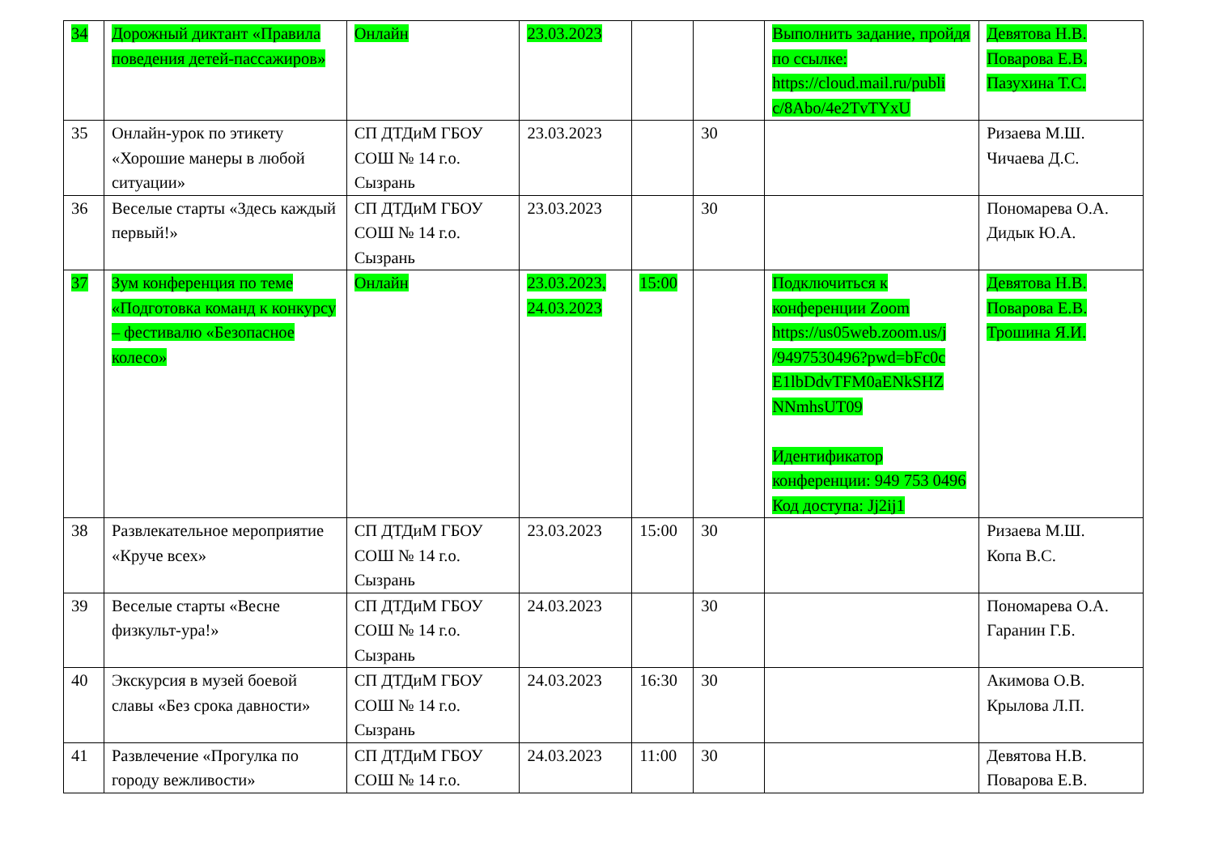| 34 | Дорожный диктант «Правила поведения детей-пассажиров» | Онлайн | 23.03.2023 | | | Выполнить задание, пройдя по ссылке: https://cloud.mail.ru/publi c/8Abo/4e2TvTYxU | Девятова Н.В. Поварова Е.В. Пазухина Т.С. |
| 35 | Онлайн-урок по этикету «Хорошие манеры в любой ситуации» | СП ДТДиМ ГБОУ СОШ № 14 г.о. Сызрань | 23.03.2023 | | 30 | | Ризаева М.Ш. Чичаева Д.С. |
| 36 | Веселые старты «Здесь каждый первый!» | СП ДТДиМ ГБОУ СОШ № 14 г.о. Сызрань | 23.03.2023 | | 30 | | Пономарева О.А. Дидык Ю.А. |
| 37 | Зум конференция по теме «Подготовка команд к конкурсу – фестивалю «Безопасное колесо» | Онлайн | 23.03.2023, 24.03.2023 | 15:00 | | Подключиться к конференции Zoom https://us05web.zoom.us/j /9497530496?pwd=bFc0c E1lbDdvTFM0aENkSHZ NNmhsUT09 Идентификатор конференции: 949 753 0496 Код доступа: Jj2ij1 | Девятова Н.В. Поварова Е.В. Трошина Я.И. |
| 38 | Развлекательное мероприятие «Круче всех» | СП ДТДиМ ГБОУ СОШ № 14 г.о. Сызрань | 23.03.2023 | 15:00 | 30 | | Ризаева М.Ш. Копа В.С. |
| 39 | Веселые старты «Весне физкульт-ура!» | СП ДТДиМ ГБОУ СОШ № 14 г.о. Сызрань | 24.03.2023 | | 30 | | Пономарева О.А. Гаранин Г.Б. |
| 40 | Экскурсия в музей боевой славы «Без срока давности» | СП ДТДиМ ГБОУ СОШ № 14 г.о. Сызрань | 24.03.2023 | 16:30 | 30 | | Акимова О.В. Крылова Л.П. |
| 41 | Развлечение «Прогулка по городу вежливости» | СП ДТДиМ ГБОУ СОШ № 14 г.о. | 24.03.2023 | 11:00 | 30 | | Девятова Н.В. Поварова Е.В. |